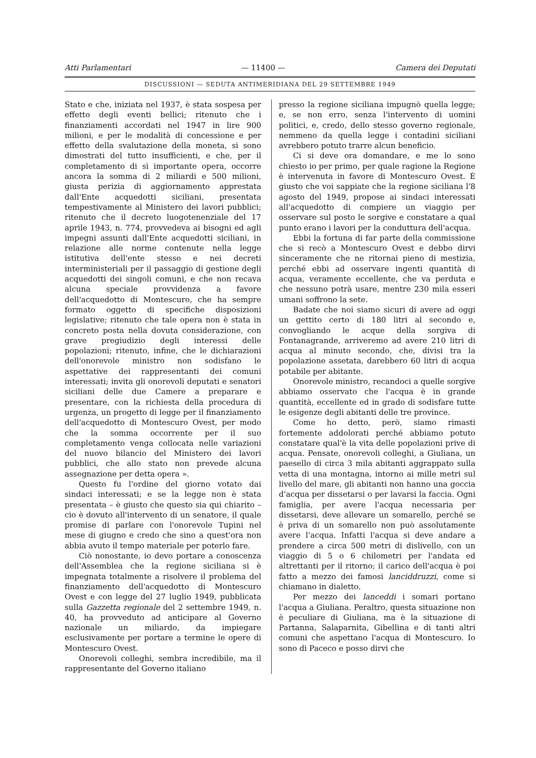Atti Parlamentari — 11400 — Camera dei Deputati
DISCUSSIONI — SEDUTA ANTIMERIDIANA DEL 29 SETTEMBRE 1949
Stato e che, iniziata nel 1937, è stata sospesa per effetto degli eventi bellici; ritenuto che i finanziamenti accordati nel 1947 in lire 900 milioni, e per le modalità di concessione e per effetto della svalutazione della moneta, si sono dimostrati del tutto insufficienti, e che, per il completamento di sì importante opera, occorre ancora la somma di 2 miliardi e 500 milioni, giusta perizia di aggiornamento apprestata dall'Ente acquedotti siciliani, presentata tempestivamente al Ministero dei lavori pubblici; ritenuto che il decreto luogotenenziale del 17 aprile 1943, n. 774, provvedeva ai bisogni ed agli impegni assunti dall'Ente acquedotti siciliani, in relazione alle norme contenute nella legge istitutiva dell'ente stesso e nei decreti interministeriali per il passaggio di gestione degli acquedotti dei singoli comuni, e che non recava alcuna speciale provvidenza a favore dell'acquedotto di Montescuro, che ha sempre formato oggetto di specifiche disposizioni legislative; ritenuto che tale opera non è stata in concreto posta nella dovuta considerazione, con grave pregiudizio degli interessi delle popolazioni; ritenuto, infine, che le dichiarazioni dell'onorevole ministro non sodisfano le aspettative dei rappresentanti dei comuni interessati; invita gli onorevoli deputati e senatori siciliani delle due Camere a preparare e presentare, con la richiesta della procedura di urgenza, un progetto di legge per il finanziamento dell'acquedotto di Montescuro Ovest, per modo che la somma occorrente per il suo completamento venga collocata nelle variazioni del nuovo bilancio del Ministero dei lavori pubblici, che allo stato non prevede alcuna assegnazione per detta opera ».
Questo fu l'ordine del giorno votato dai sindaci interessati; e se la legge non è stata presentata – è giusto che questo sia qui chiarito – cio è dovuto all'intervento di un senatore, il quale promise di parlare con l'onorevole Tupini nel mese di giugno e credo che sino a quest'ora non abbia avuto il tempo materiale per poterlo fare.
Ciò nonostante, io devo portare a conoscenza dell'Assemblea che la regione siciliana si è impegnata totalmente a risolvere il problema del finanziamento dell'acquedotto di Montescuro Ovest e con legge del 27 luglio 1949, pubblicata sulla Gazzetta regionale del 2 settembre 1949, n. 40, ha provveduto ad anticipare al Governo nazionale un miliardo, da impiegare esclusivamente per portare a termine le opere di Montescuro Ovest.
Onorevoli colleghi, sembra incredibile, ma il rappresentante del Governo italiano
presso la regione siciliana impugnò quella legge; e, se non erro, senza l'intervento di uomini politici, e, credo, dello stesso governo regionale, nemmeno da quella legge i contadini siciliani avrebbero potuto trarre alcun beneficio.
Ci si deve ora domandare, e me lo sono chiesto io per primo, per quale ragione la Regione è intervenuta in favore di Montescuro Ovest. È giusto che voi sappiate che la regione siciliana l'8 agosto del 1949, propose ai sindaci interessati all'acquedotto di compiere un viaggio per osservare sul posto le sorgive e constatare a qual punto erano i lavori per la conduttura dell'acqua.
Ebbi la fortuna di far parte della commissione che si recò a Montescuro Ovest e debbo dirvi sinceramente che ne ritornai pieno di mestizia, perché ebbi ad osservare ingenti quantità di acqua, veramente eccellente, che va perduta e che nessuno potrà usare, mentre 230 mila esseri umani soffrono la sete.
Badate che noi siamo sicuri di avere ad oggi un gettito certo di 180 litri al secondo e, convogliando le acque della sorgiva di Fontanagrande, arriveremo ad avere 210 litri di acqua al minuto secondo, che, divisi tra la popolazione assetata, darebbero 60 litri di acqua potabile per abitante.
Onorevole ministro, recandoci a quelle sorgive abbiamo osservato che l'acqua è in grande quantità, eccellente ed in grado di sodisfare tutte le esigenze degli abitanti delle tre province.
Come ho detto, però, siamo rimasti fortemente addolorati perché abbiamo potuto constatare qual'è la vita delle popolazioni prive di acqua. Pensate, onorevoli colleghi, a Giuliana, un paesello di circa 3 mila abitanti aggrappato sulla vetta di una montagna, intorno ai mille metri sul livello del mare, gli abitanti non hanno una goccia d'acqua per dissetarsi o per lavarsi la faccia. Ogni famiglia, per avere l'acqua necessaria per dissetarsi, deve allevare un somarello, perché se è priva di un somarello non può assolutamente avere l'acqua. Infatti l'acqua si deve andare a prendere a circa 500 metri di dislivello, con un viaggio di 5 o 6 chilometri per l'andata ed altrettanti per il ritorno; il carico dell'acqua è poi fatto a mezzo dei famosi lanciddruzzi, come si chiamano in dialetto.
Per mezzo dei lanceddi i somari portano l'acqua a Giuliana. Peraltro, questa situazione non è peculiare di Giuliana, ma è la situazione di Partanna, Salaparnita, Gibellina e di tanti altri comuni che aspettano l'acqua di Montescuro. Io sono di Paceco e posso dirvi che